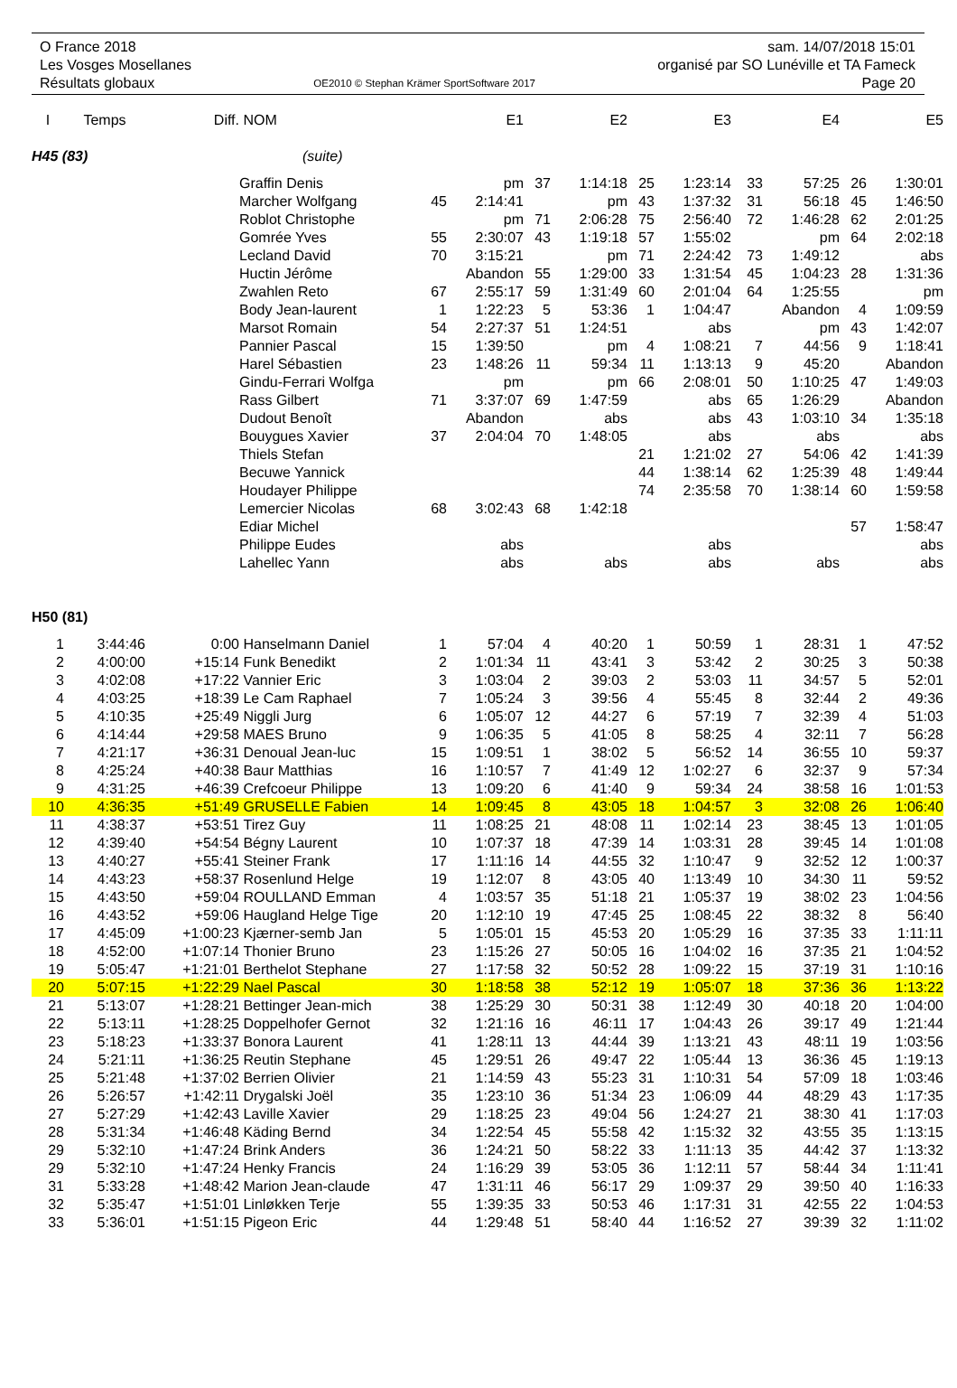O France 2018
Les Vosges Mosellanes
Résultats globaux
OE2010 © Stephan Krämer SportSoftware 2017
sam. 14/07/2018 15:01
organisé par SO Lunéville et TA Fameck
Page 20
| I | Temps | Diff. | NOM | | E1 | | E2 | | E3 | | E4 | | E5 |
| --- | --- | --- | --- | --- | --- | --- | --- | --- | --- | --- | --- | --- | --- |
| H45 (83) | | | (suite) | | | | | | | | | | |
| | | | Graffin Denis | | pm | 37 | 1:14:18 | 25 | 1:23:14 | 33 | 57:25 | 26 | 1:30:01 |
| | | | Marcher Wolfgang | 45 | 2:14:41 | | pm | 43 | 1:37:32 | 31 | 56:18 | 45 | 1:46:50 |
| | | | Roblot Christophe | | pm | 71 | 2:06:28 | 75 | 2:56:40 | 72 | 1:46:28 | 62 | 2:01:25 |
| | | | Gomrée Yves | 55 | 2:30:07 | 43 | 1:19:18 | 57 | 1:55:02 | | pm | 64 | 2:02:18 |
| | | | Lecland David | 70 | 3:15:21 | | pm | 71 | 2:24:42 | 73 | 1:49:12 | | abs |
| | | | Huctin Jérôme | | Abandon | 55 | 1:29:00 | 33 | 1:31:54 | 45 | 1:04:23 | 28 | 1:31:36 |
| | | | Zwahlen Reto | 67 | 2:55:17 | 59 | 1:31:49 | 60 | 2:01:04 | 64 | 1:25:55 | | pm |
| | | | Body Jean-laurent | 1 | 1:22:23 | 5 | 53:36 | 1 | 1:04:47 | | Abandon | 4 | 1:09:59 |
| | | | Marsot Romain | 54 | 2:27:37 | 51 | 1:24:51 | | abs | | pm | 43 | 1:42:07 |
| | | | Pannier Pascal | 15 | 1:39:50 | | pm | 4 | 1:08:21 | 7 | 44:56 | 9 | 1:18:41 |
| | | | Harel Sébastien | 23 | 1:48:26 | 11 | 59:34 | 11 | 1:13:13 | 9 | 45:20 | | Abandon |
| | | | Gindu-Ferrari Wolfga | | pm | | pm | 66 | 2:08:01 | 50 | 1:10:25 | 47 | 1:49:03 |
| | | | Rass Gilbert | 71 | 3:37:07 | 69 | 1:47:59 | | abs | 65 | 1:26:29 | | Abandon |
| | | | Dudout Benoît | | Abandon | | abs | | abs | 43 | 1:03:10 | 34 | 1:35:18 |
| | | | Bouygues Xavier | 37 | 2:04:04 | 70 | 1:48:05 | | abs | | abs | | abs |
| | | | Thiels Stefan | | | | | 21 | 1:21:02 | 27 | 54:06 | 42 | 1:41:39 |
| | | | Becuwe Yannick | | | | | 44 | 1:38:14 | 62 | 1:25:39 | 48 | 1:49:44 |
| | | | Houdayer Philippe | | | | | 74 | 2:35:58 | 70 | 1:38:14 | 60 | 1:59:58 |
| | | | Lemercier Nicolas | 68 | 3:02:43 | 68 | 1:42:18 | | | | | | |
| | | | Ediar Michel | | | | | | | | | 57 | 1:58:47 |
| | | | Philippe Eudes | | abs | | | | abs | | | | abs |
| | | | Lahellec Yann | | abs | | abs | | abs | | abs | | abs |
| H50 (81) | | | | | | | | | | | | | |
| 1 | 3:44:46 | 0:00 | Hanselmann Daniel | 1 | 57:04 | 4 | 40:20 | 1 | 50:59 | 1 | 28:31 | 1 | 47:52 |
| 2 | 4:00:00 | +15:14 | Funk Benedikt | 2 | 1:01:34 | 11 | 43:41 | 3 | 53:42 | 2 | 30:25 | 3 | 50:38 |
| 3 | 4:02:08 | +17:22 | Vannier Eric | 3 | 1:03:04 | 2 | 39:03 | 2 | 53:03 | 11 | 34:57 | 5 | 52:01 |
| 4 | 4:03:25 | +18:39 | Le Cam Raphael | 7 | 1:05:24 | 3 | 39:56 | 4 | 55:45 | 8 | 32:44 | 2 | 49:36 |
| 5 | 4:10:35 | +25:49 | Niggli Jurg | 6 | 1:05:07 | 12 | 44:27 | 6 | 57:19 | 7 | 32:39 | 4 | 51:03 |
| 6 | 4:14:44 | +29:58 | MAES Bruno | 9 | 1:06:35 | 5 | 41:05 | 8 | 58:25 | 4 | 32:11 | 7 | 56:28 |
| 7 | 4:21:17 | +36:31 | Denoual Jean-luc | 15 | 1:09:51 | 1 | 38:02 | 5 | 56:52 | 14 | 36:55 | 10 | 59:37 |
| 8 | 4:25:24 | +40:38 | Baur Matthias | 16 | 1:10:57 | 7 | 41:49 | 12 | 1:02:27 | 6 | 32:37 | 9 | 57:34 |
| 9 | 4:31:25 | +46:39 | Crefcoeur Philippe | 13 | 1:09:20 | 6 | 41:40 | 9 | 59:34 | 24 | 38:58 | 16 | 1:01:53 |
| 10 | 4:36:35 | +51:49 | GRUSELLE Fabien | 14 | 1:09:45 | 8 | 43:05 | 18 | 1:04:57 | 3 | 32:08 | 26 | 1:06:40 |
| 11 | 4:38:37 | +53:51 | Tirez Guy | 11 | 1:08:25 | 21 | 48:08 | 11 | 1:02:14 | 23 | 38:45 | 13 | 1:01:05 |
| 12 | 4:39:40 | +54:54 | Bégny Laurent | 10 | 1:07:37 | 18 | 47:39 | 14 | 1:03:31 | 28 | 39:45 | 14 | 1:01:08 |
| 13 | 4:40:27 | +55:41 | Steiner Frank | 17 | 1:11:16 | 14 | 44:55 | 32 | 1:10:47 | 9 | 32:52 | 12 | 1:00:37 |
| 14 | 4:43:23 | +58:37 | Rosenlund Helge | 19 | 1:12:07 | 8 | 43:05 | 40 | 1:13:49 | 10 | 34:30 | 11 | 59:52 |
| 15 | 4:43:50 | +59:04 | ROULLAND Emman | 4 | 1:03:57 | 35 | 51:18 | 21 | 1:05:37 | 19 | 38:02 | 23 | 1:04:56 |
| 16 | 4:43:52 | +59:06 | Haugland Helge Tige | 20 | 1:12:10 | 19 | 47:45 | 25 | 1:08:45 | 22 | 38:32 | 8 | 56:40 |
| 17 | 4:45:09 | +1:00:23 | Kjærner-semb Jan | 5 | 1:05:01 | 15 | 45:53 | 20 | 1:05:29 | 16 | 37:35 | 33 | 1:11:11 |
| 18 | 4:52:00 | +1:07:14 | Thonier Bruno | 23 | 1:15:26 | 27 | 50:05 | 16 | 1:04:02 | 16 | 37:35 | 21 | 1:04:52 |
| 19 | 5:05:47 | +1:21:01 | Berthelot Stephane | 27 | 1:17:58 | 32 | 50:52 | 28 | 1:09:22 | 15 | 37:19 | 31 | 1:10:16 |
| 20 | 5:07:15 | +1:22:29 | Nael Pascal | 30 | 1:18:58 | 38 | 52:12 | 19 | 1:05:07 | 18 | 37:36 | 36 | 1:13:22 |
| 21 | 5:13:07 | +1:28:21 | Bettinger Jean-mich | 38 | 1:25:29 | 30 | 50:31 | 38 | 1:12:49 | 30 | 40:18 | 20 | 1:04:00 |
| 22 | 5:13:11 | +1:28:25 | Doppelhofer Gernot | 32 | 1:21:16 | 16 | 46:11 | 17 | 1:04:43 | 26 | 39:17 | 49 | 1:21:44 |
| 23 | 5:18:23 | +1:33:37 | Bonora Laurent | 41 | 1:28:11 | 13 | 44:44 | 39 | 1:13:21 | 43 | 48:11 | 19 | 1:03:56 |
| 24 | 5:21:11 | +1:36:25 | Reutin Stephane | 45 | 1:29:51 | 26 | 49:47 | 22 | 1:05:44 | 13 | 36:36 | 45 | 1:19:13 |
| 25 | 5:21:48 | +1:37:02 | Berrien Olivier | 21 | 1:14:59 | 43 | 55:23 | 31 | 1:10:31 | 54 | 57:09 | 18 | 1:03:46 |
| 26 | 5:26:57 | +1:42:11 | Drygalski Joël | 35 | 1:23:10 | 36 | 51:34 | 23 | 1:06:09 | 44 | 48:29 | 43 | 1:17:35 |
| 27 | 5:27:29 | +1:42:43 | Laville Xavier | 29 | 1:18:25 | 23 | 49:04 | 56 | 1:24:27 | 21 | 38:30 | 41 | 1:17:03 |
| 28 | 5:31:34 | +1:46:48 | Käding Bernd | 34 | 1:22:54 | 45 | 55:58 | 42 | 1:15:32 | 32 | 43:55 | 35 | 1:13:15 |
| 29 | 5:32:10 | +1:47:24 | Brink Anders | 36 | 1:24:21 | 50 | 58:22 | 33 | 1:11:13 | 35 | 44:42 | 37 | 1:13:32 |
| 29 | 5:32:10 | +1:47:24 | Henky Francis | 24 | 1:16:29 | 39 | 53:05 | 36 | 1:12:11 | 57 | 58:44 | 34 | 1:11:41 |
| 31 | 5:33:28 | +1:48:42 | Marion Jean-claude | 47 | 1:31:11 | 46 | 56:17 | 29 | 1:09:37 | 29 | 39:50 | 40 | 1:16:33 |
| 32 | 5:35:47 | +1:51:01 | Linløkken Terje | 55 | 1:39:35 | 33 | 50:53 | 46 | 1:17:31 | 31 | 42:55 | 22 | 1:04:53 |
| 33 | 5:36:01 | +1:51:15 | Pigeon Eric | 44 | 1:29:48 | 51 | 58:40 | 44 | 1:16:52 | 27 | 39:39 | 32 | 1:11:02 |